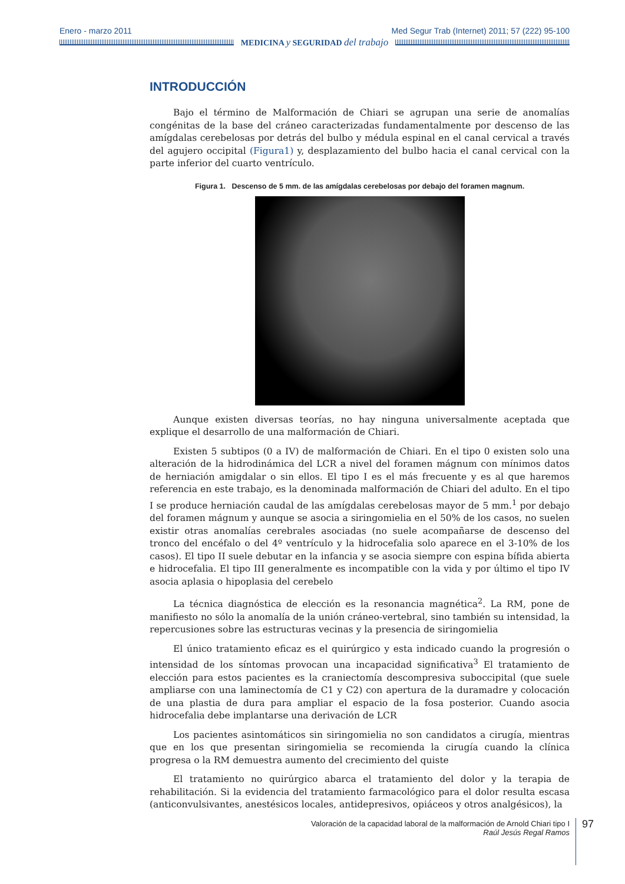Enero - marzo 2011 Med Segur Trab (Internet) 2011; 57 (222) 95-100
MEDICINA y SEGURIDAD del trabajo
INTRODUCCIÓN
Bajo el término de Malformación de Chiari se agrupan una serie de anomalías congénitas de la base del cráneo caracterizadas fundamentalmente por descenso de las amígdalas cerebelosas por detrás del bulbo y médula espinal en el canal cervical a través del agujero occipital (Figura1) y, desplazamiento del bulbo hacia el canal cervical con la parte inferior del cuarto ventrículo.
Figura 1. Descenso de 5 mm. de las amígdalas cerebelosas por debajo del foramen magnum.
Aunque existen diversas teorías, no hay ninguna universalmente aceptada que explique el desarrollo de una malformación de Chiari.
Existen 5 subtipos (0 a IV) de malformación de Chiari. En el tipo 0 existen solo una alteración de la hidrodinámica del LCR a nivel del foramen mágnum con mínimos datos de herniación amigdalar o sin ellos. El tipo I es el más frecuente y es al que haremos referencia en este trabajo, es la denominada malformación de Chiari del adulto. En el tipo I se produce herniación caudal de las amígdalas cerebelosas mayor de 5 mm.<sup>1</sup> por debajo del foramen mágnum y aunque se asocia a siringomielia en el 50% de los casos, no suelen existir otras anomalías cerebrales asociadas (no suele acompañarse de descenso del tronco del encéfalo o del 4º ventrículo y la hidrocefalia solo aparece en el 3-10% de los casos). El tipo II suele debutar en la infancia y se asocia siempre con espina bífida abierta e hidrocefalia. El tipo III generalmente es incompatible con la vida y por último el tipo IV asocia aplasia o hipoplasia del cerebelo
La técnica diagnóstica de elección es la resonancia magnética<sup>2</sup>. La RM, pone de manifiesto no sólo la anomalía de la unión cráneo-vertebral, sino también su intensidad, la repercusiones sobre las estructuras vecinas y la presencia de siringomielia
El único tratamiento eficaz es el quirúrgico y esta indicado cuando la progresión o intensidad de los síntomas provocan una incapacidad significativa<sup>3</sup> El tratamiento de elección para estos pacientes es la craniectomía descompresiva suboccipital (que suele ampliarse con una laminectomía de C1 y C2) con apertura de la duramadre y colocación de una plastia de dura para ampliar el espacio de la fosa posterior. Cuando asocia hidrocefalia debe implantarse una derivación de LCR
Los pacientes asintomáticos sin siringomielia no son candidatos a cirugía, mientras que en los que presentan siringomielia se recomienda la cirugía cuando la clínica progresa o la RM demuestra aumento del crecimiento del quiste
El tratamiento no quirúrgico abarca el tratamiento del dolor y la terapia de rehabilitación. Si la evidencia del tratamiento farmacológico para el dolor resulta escasa (anticonvulsivantes, anestésicos locales, antidepresivos, opiáceos y otros analgésicos), la
Valoración de la capacidad laboral de la malformación de Arnold Chiari tipo I
Raúl Jesús Regal Ramos
97